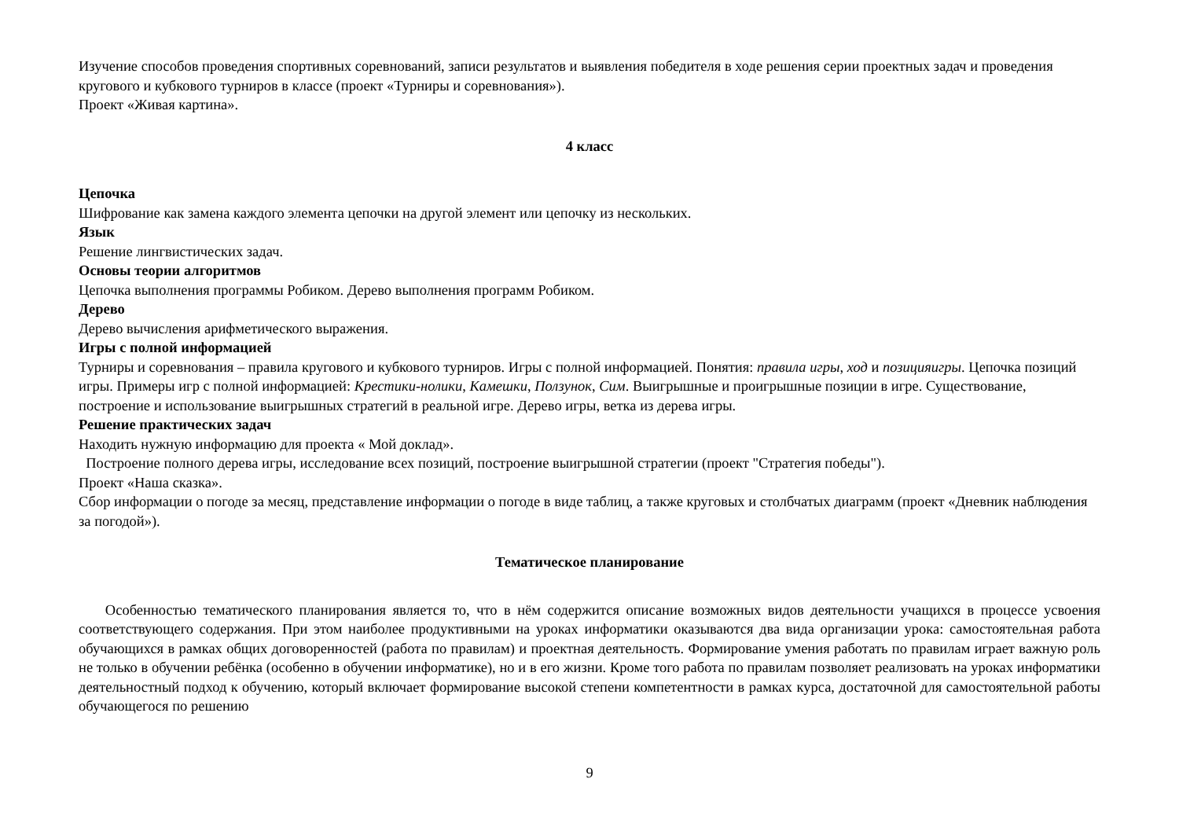Изучение способов проведения спортивных соревнований, записи результатов и выявления победителя в ходе решения серии проектных задач и проведения кругового и кубкового турниров в классе (проект «Турниры и соревнования»).
Проект «Живая картина».
4 класс
Цепочка
Шифрование как замена каждого элемента цепочки на другой элемент или цепочку из нескольких.
Язык
Решение лингвистических задач.
Основы теории алгоритмов
Цепочка выполнения программы Робиком. Дерево выполнения программ Робиком.
Дерево
Дерево вычисления арифметического выражения.
Игры с полной информацией
Турниры и соревнования – правила кругового и кубкового турниров. Игры с полной информацией. Понятия: правила игры, ход и позицияигры. Цепочка позиций игры. Примеры игр с полной информацией: Крестики-нолики, Камешки, Ползунок, Сим. Выигрышные и проигрышные позиции в игре. Существование, построение и использование выигрышных стратегий в реальной игре. Дерево игры, ветка из дерева игры.
Решение практических задач
Находить нужную информацию для проекта « Мой доклад».
Построение полного дерева игры, исследование всех позиций, построение выигрышной стратегии (проект "Стратегия победы").
Проект «Наша сказка».
Сбор информации о погоде за месяц, представление информации о погоде в виде таблиц, а также круговых и столбчатых диаграмм (проект «Дневник наблюдения за погодой»).
Тематическое планирование
Особенностью тематического планирования является то, что в нём содержится описание возможных видов деятельности учащихся в процессе усвоения соответствующего содержания. При этом наиболее продуктивными на уроках информатики оказываются два вида организации урока: самостоятельная работа обучающихся в рамках общих договоренностей (работа по правилам) и проектная деятельность. Формирование умения работать по правилам играет важную роль не только в обучении ребёнка (особенно в обучении информатике), но и в его жизни. Кроме того работа по правилам позволяет реализовать на уроках информатики деятельностный подход к обучению, который включает формирование высокой степени компетентности в рамках курса, достаточной для самостоятельной работы обучающегося по решению
9